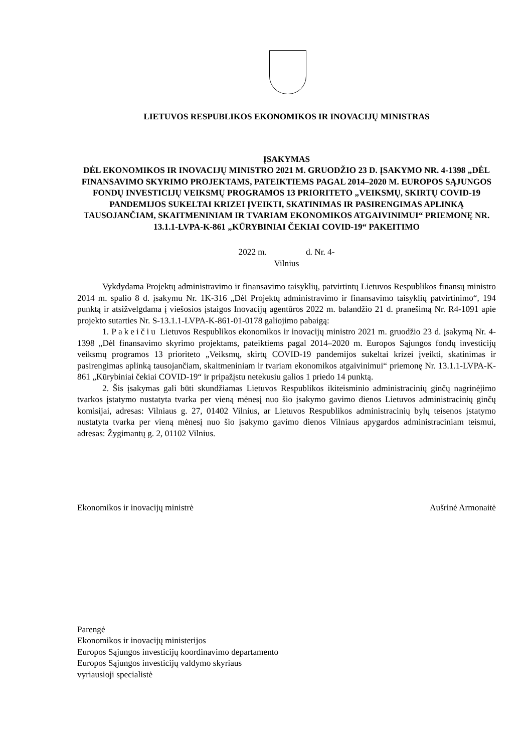LIETUVOS RESPUBLIKOS EKONOMIKOS IR INOVACIJŲ MINISTRAS
ĮSAKYMAS
DĖL EKONOMIKOS IR INOVACIJŲ MINISTRO 2021 M. GRUODŽIO 23 D. ĮSAKYMO NR. 4-1398 „DĖL FINANSAVIMO SKYRIMO PROJEKTAMS, PATEIKTIEMS PAGAL 2014–2020 M. EUROPOS SĄJUNGOS FONDŲ INVESTICIJŲ VEIKSMŲ PROGRAMOS 13 PRIORITETO „VEIKSMŲ, SKIRTŲ COVID-19 PANDEMIJOS SUKELTAI KRIZEI ĮVEIKTI, SKATINIMAS IR PASIRENGIMAS APLINKĄ TAUSOJANČIAM, SKAITMENINIAM IR TVARIAM EKONOMIKOS ATGAIVINIMUI“ PRIEMONĘ NR. 13.1.1-LVPA-K-861 „KŪRYBINIAI ČEKIAI COVID-19“ PAKEITIMO
2022 m. d. Nr. 4-
Vilnius
Vykdydama Projektų administravimo ir finansavimo taisyklių, patvirtintų Lietuvos Respublikos finansų ministro 2014 m. spalio 8 d. įsakymu Nr. 1K-316 „Dėl Projektų administravimo ir finansavimo taisyklių patvirtinimo“, 194 punktą ir atsižvelgdama į viešosios įstaigos Inovacijų agentūros 2022 m. balandžio 21 d. pranešimą Nr. R4-1091 apie projekto sutarties Nr. S-13.1.1-LVPA-K-861-01-0178 galiojimo pabaigą:
1. Pakeičiu Lietuvos Respublikos ekonomikos ir inovacijų ministro 2021 m. gruodžio 23 d. įsakymą Nr. 4-1398 „Dėl finansavimo skyrimo projektams, pateiktiems pagal 2014–2020 m. Europos Sąjungos fondų investicijų veiksmų programos 13 prioriteto „Veiksmų, skirtų COVID-19 pandemijos sukeltai krizei įveikti, skatinimas ir pasirengimas aplinką tausojančiam, skaitmeniniam ir tvariam ekonomikos atgaivinimui“ priemonę Nr. 13.1.1-LVPA-K-861 „Kūrybiniai čekiai COVID-19“ ir pripažįstu netekusiu galios 1 priedo 14 punktą.
2. Šis įsakymas gali būti skundžiamas Lietuvos Respublikos ikiteisminio administracinių ginčų nagrinėjimo tvarkos įstatymo nustatyta tvarka per vieną mėnesį nuo šio įsakymo gavimo dienos Lietuvos administracinių ginčų komisijai, adresas: Vilniaus g. 27, 01402 Vilnius, ar Lietuvos Respublikos administracinių bylų teisenos įstatymo nustatyta tvarka per vieną mėnesį nuo šio įsakymo gavimo dienos Vilniaus apygardos administraciniam teismui, adresas: Žygimantų g. 2, 01102 Vilnius.
Ekonomikos ir inovacijų ministrė Aušrinė Armonaitė
Parengė
Ekonomikos ir inovacijų ministerijos
Europos Sąjungos investicijų koordinavimo departamento
Europos Sąjungos investicijų valdymo skyriaus
vyriausioji specialistė